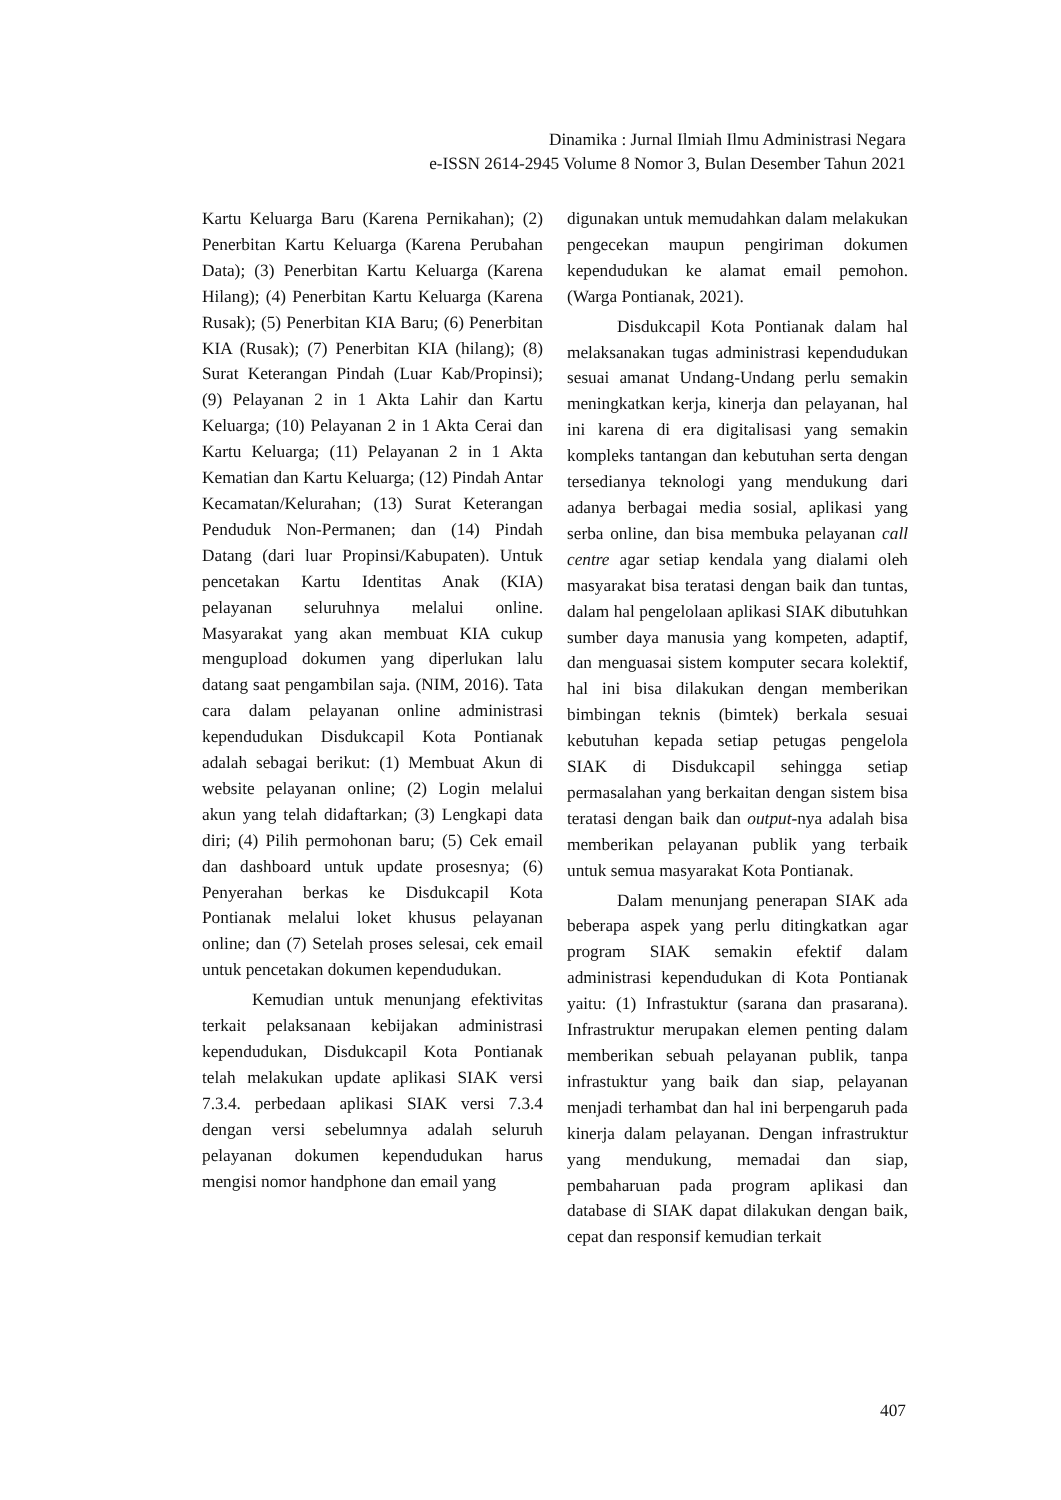Dinamika : Jurnal Ilmiah Ilmu Administrasi Negara
e-ISSN 2614-2945 Volume 8 Nomor 3, Bulan Desember Tahun 2021
Kartu Keluarga Baru (Karena Pernikahan); (2) Penerbitan Kartu Keluarga (Karena Perubahan Data); (3) Penerbitan Kartu Keluarga (Karena Hilang); (4) Penerbitan Kartu Keluarga (Karena Rusak); (5) Penerbitan KIA Baru; (6) Penerbitan KIA (Rusak); (7) Penerbitan KIA (hilang); (8) Surat Keterangan Pindah (Luar Kab/Propinsi); (9) Pelayanan 2 in 1 Akta Lahir dan Kartu Keluarga; (10) Pelayanan 2 in 1 Akta Cerai dan Kartu Keluarga; (11) Pelayanan 2 in 1 Akta Kematian dan Kartu Keluarga; (12) Pindah Antar Kecamatan/Kelurahan; (13) Surat Keterangan Penduduk Non-Permanen; dan (14) Pindah Datang (dari luar Propinsi/Kabupaten). Untuk pencetakan Kartu Identitas Anak (KIA) pelayanan seluruhnya melalui online. Masyarakat yang akan membuat KIA cukup mengupload dokumen yang diperlukan lalu datang saat pengambilan saja. (NIM, 2016). Tata cara dalam pelayanan online administrasi kependudukan Disdukcapil Kota Pontianak adalah sebagai berikut: (1) Membuat Akun di website pelayanan online; (2) Login melalui akun yang telah didaftarkan; (3) Lengkapi data diri; (4) Pilih permohonan baru; (5) Cek email dan dashboard untuk update prosesnya; (6) Penyerahan berkas ke Disdukcapil Kota Pontianak melalui loket khusus pelayanan online; dan (7) Setelah proses selesai, cek email untuk pencetakan dokumen kependudukan.
Kemudian untuk menunjang efektivitas terkait pelaksanaan kebijakan administrasi kependudukan, Disdukcapil Kota Pontianak telah melakukan update aplikasi SIAK versi 7.3.4. perbedaan aplikasi SIAK versi 7.3.4 dengan versi sebelumnya adalah seluruh pelayanan dokumen kependudukan harus mengisi nomor handphone dan email yang
digunakan untuk memudahkan dalam melakukan pengecekan maupun pengiriman dokumen kependudukan ke alamat email pemohon. (Warga Pontianak, 2021).
Disdukcapil Kota Pontianak dalam hal melaksanakan tugas administrasi kependudukan sesuai amanat Undang-Undang perlu semakin meningkatkan kerja, kinerja dan pelayanan, hal ini karena di era digitalisasi yang semakin kompleks tantangan dan kebutuhan serta dengan tersedianya teknologi yang mendukung dari adanya berbagai media sosial, aplikasi yang serba online, dan bisa membuka pelayanan call centre agar setiap kendala yang dialami oleh masyarakat bisa teratasi dengan baik dan tuntas, dalam hal pengelolaan aplikasi SIAK dibutuhkan sumber daya manusia yang kompeten, adaptif, dan menguasai sistem komputer secara kolektif, hal ini bisa dilakukan dengan memberikan bimbingan teknis (bimtek) berkala sesuai kebutuhan kepada setiap petugas pengelola SIAK di Disdukcapil sehingga setiap permasalahan yang berkaitan dengan sistem bisa teratasi dengan baik dan output-nya adalah bisa memberikan pelayanan publik yang terbaik untuk semua masyarakat Kota Pontianak.
Dalam menunjang penerapan SIAK ada beberapa aspek yang perlu ditingkatkan agar program SIAK semakin efektif dalam administrasi kependudukan di Kota Pontianak yaitu: (1) Infrastuktur (sarana dan prasarana). Infrastruktur merupakan elemen penting dalam memberikan sebuah pelayanan publik, tanpa infrastuktur yang baik dan siap, pelayanan menjadi terhambat dan hal ini berpengaruh pada kinerja dalam pelayanan. Dengan infrastruktur yang mendukung, memadai dan siap, pembaharuan pada program aplikasi dan database di SIAK dapat dilakukan dengan baik, cepat dan responsif kemudian terkait
407